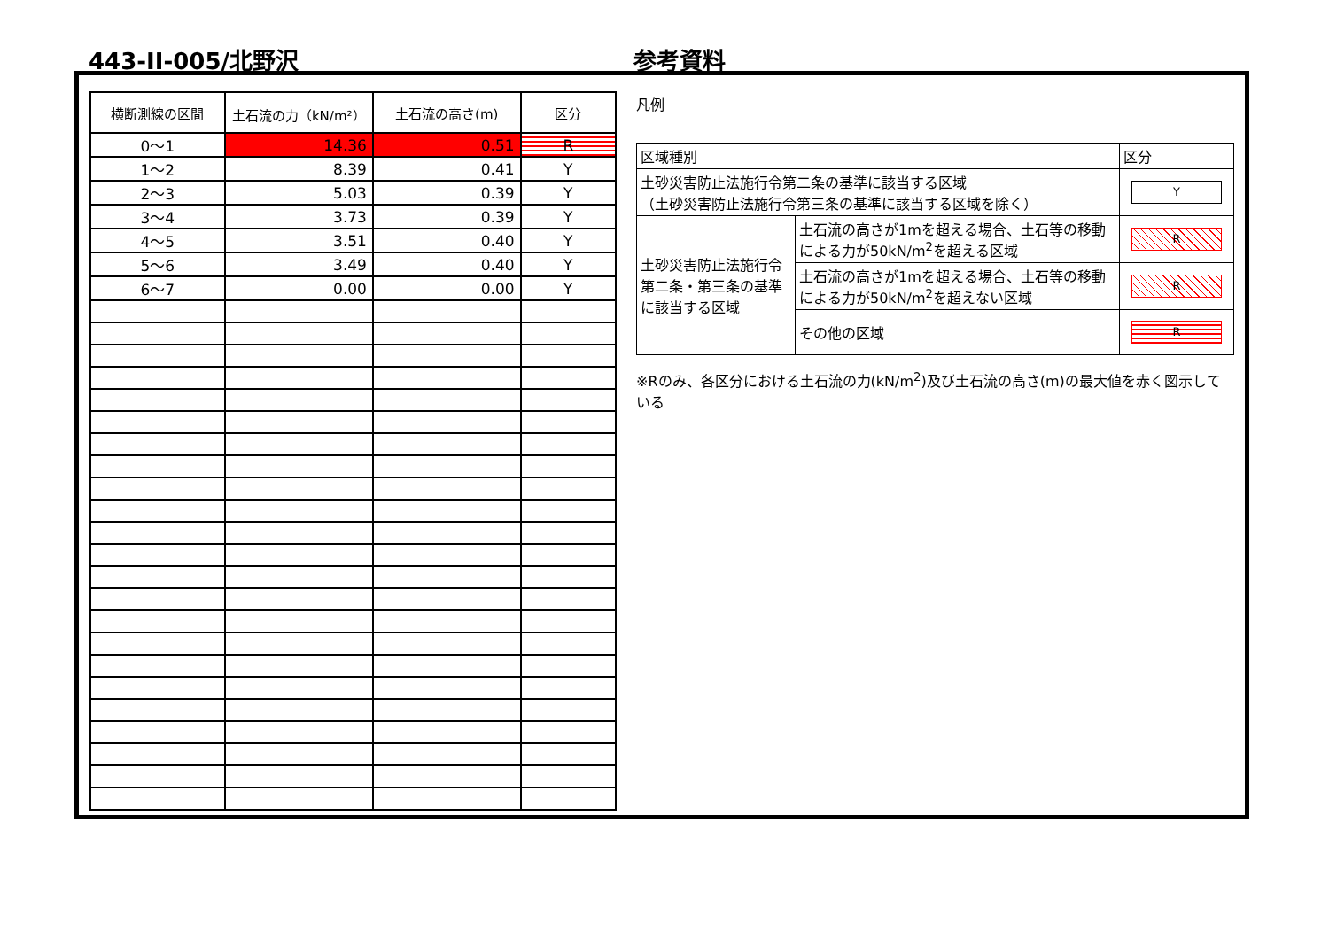443-II-005/北野沢 参考資料
| 横断測線の区間 | 土石流の力（kN/m²） | 土石流の高さ(m) | 区分 |
| --- | --- | --- | --- |
| 0～1 | 14.36 | 0.51 | R |
| 1～2 | 8.39 | 0.41 | Y |
| 2～3 | 5.03 | 0.39 | Y |
| 3～4 | 3.73 | 0.39 | Y |
| 4～5 | 3.51 | 0.40 | Y |
| 5～6 | 3.49 | 0.40 | Y |
| 6～7 | 0.00 | 0.00 | Y |
凡例
| 区域種別 | | 区分 |
| 土砂災害防止法施行令第二条の基準に該当する区域 （土砂災害防止法施行令第三条の基準に該当する区域を除く） | | Y |
| 土砂災害防止法施行令第二条・第三条の基準に該当する区域 | 土石流の高さが1mを超える場合、土石等の移動による力が50kN/m<sup>2</sup>を超える区域 | R |
| | 土石流の高さが1mを超える場合、土石等の移動による力が50kN/m<sup>2</sup>を超えない区域 | R |
| | その他の区域 | R |
※Rのみ、各区分における土石流の力(kN/m<sup>2</sup>)及び土石流の高さ(m)の最大値を赤く図示している